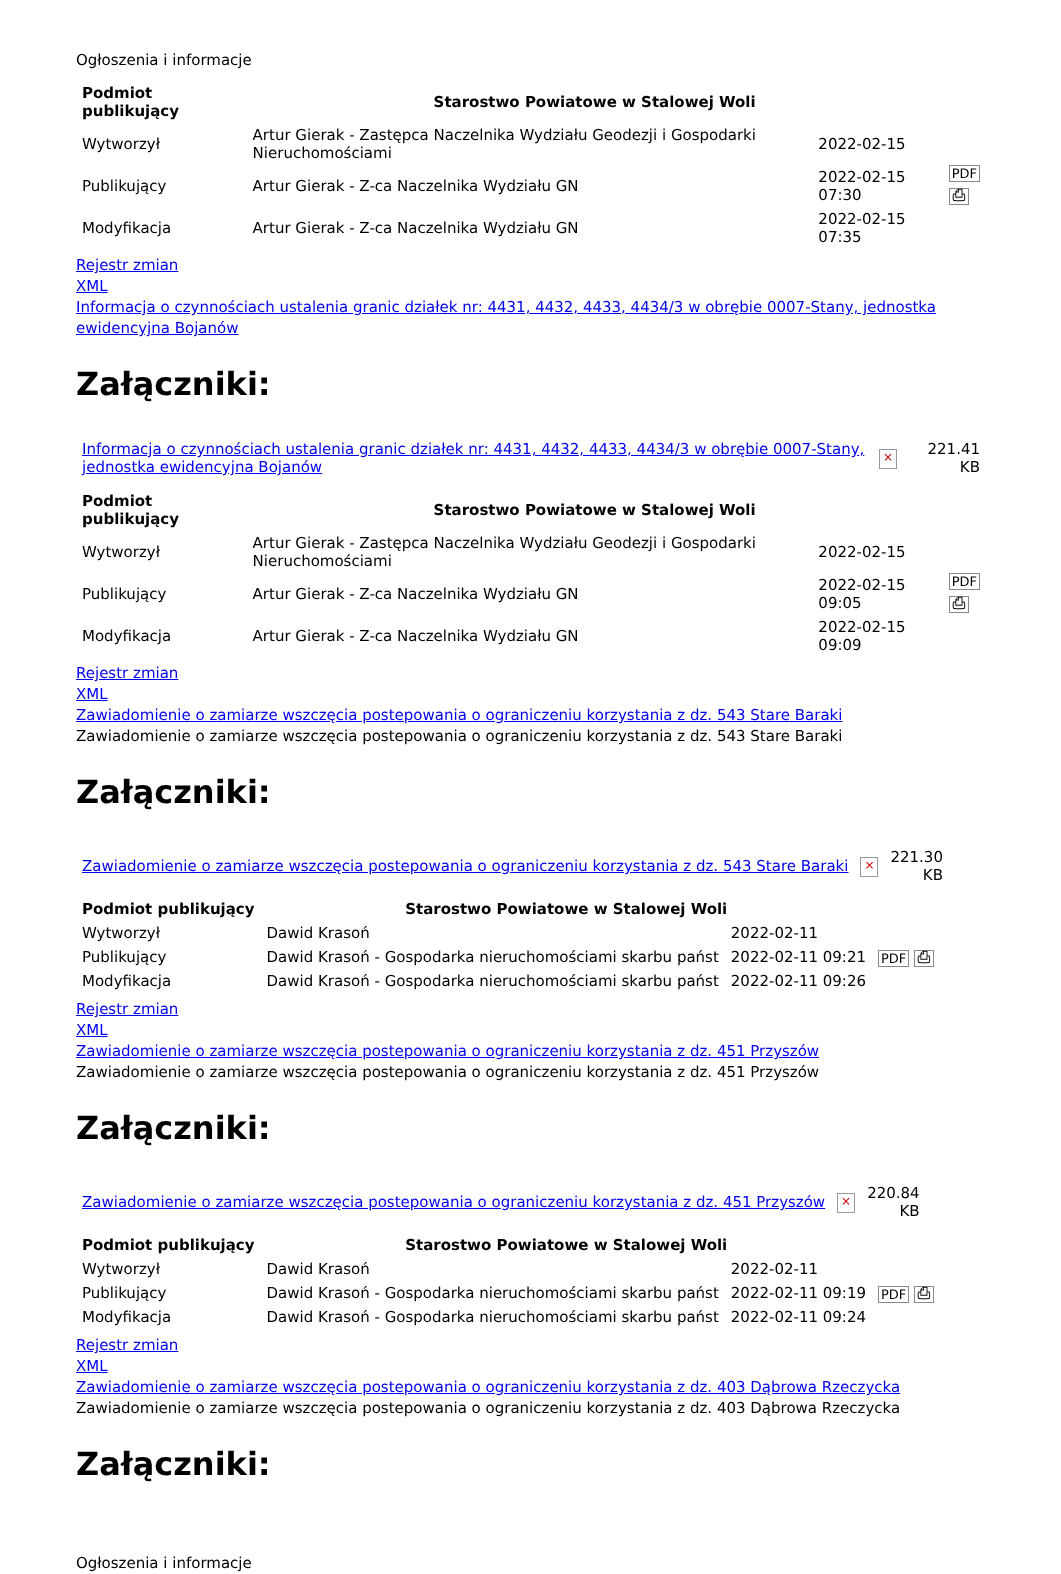Ogłoszenia i informacje
| Podmiot publikujący | Starostwo Powiatowe w Stalowej Woli | | |
| Wytworzył | Artur Gierak - Zastępca Naczelnika Wydziału Geodezji i Gospodarki Nieruchomościami | 2022-02-15 | PDF ⎙ |
| Publikujący | Artur Gierak - Z-ca Naczelnika Wydziału GN | 2022-02-15 07:30 | |
| Modyfikacja | Artur Gierak - Z-ca Naczelnika Wydziału GN | 2022-02-15 07:35 | |
Rejestr zmian
XML
Informacja o czynnościach ustalenia granic działek nr: 4431, 4432, 4433, 4434/3 w obrębie 0007-Stany, jednostka ewidencyjna Bojanów
Załączniki:
| Informacja o czynnościach ustalenia granic działek nr: 4431, 4432, 4433, 4434/3 w obrębie 0007-Stany, jednostka ewidencyjna Bojanów | × | 221.41 KB |
| Podmiot publikujący | Starostwo Powiatowe w Stalowej Woli | | |
| Wytworzył | Artur Gierak - Zastępca Naczelnika Wydziału Geodezji i Gospodarki Nieruchomościami | 2022-02-15 | PDF ⎙ |
| Publikujący | Artur Gierak - Z-ca Naczelnika Wydziału GN | 2022-02-15 09:05 | |
| Modyfikacja | Artur Gierak - Z-ca Naczelnika Wydziału GN | 2022-02-15 09:09 | |
Rejestr zmian
XML
Zawiadomienie o zamiarze wszczęcia postepowania o ograniczeniu korzystania z dz. 543 Stare Baraki
Zawiadomienie o zamiarze wszczęcia postepowania o ograniczeniu korzystania z dz. 543 Stare Baraki
Załączniki:
| Zawiadomienie o zamiarze wszczęcia postepowania o ograniczeniu korzystania z dz. 543 Stare Baraki | × | 221.30 KB |
| Podmiot publikujący | Starostwo Powiatowe w Stalowej Woli | | |
| Wytworzył | Dawid Krasoń | 2022-02-11 | PDF ⎙ |
| Publikujący | Dawid Krasoń - Gospodarka nieruchomościami skarbu państ | 2022-02-11 09:21 | |
| Modyfikacja | Dawid Krasoń - Gospodarka nieruchomościami skarbu państ | 2022-02-11 09:26 | |
Rejestr zmian
XML
Zawiadomienie o zamiarze wszczęcia postepowania o ograniczeniu korzystania z dz. 451 Przyszów
Zawiadomienie o zamiarze wszczęcia postepowania o ograniczeniu korzystania z dz. 451 Przyszów
Załączniki:
| Zawiadomienie o zamiarze wszczęcia postepowania o ograniczeniu korzystania z dz. 451 Przyszów | × | 220.84 KB |
| Podmiot publikujący | Starostwo Powiatowe w Stalowej Woli | | |
| Wytworzył | Dawid Krasoń | 2022-02-11 | PDF ⎙ |
| Publikujący | Dawid Krasoń - Gospodarka nieruchomościami skarbu państ | 2022-02-11 09:19 | |
| Modyfikacja | Dawid Krasoń - Gospodarka nieruchomościami skarbu państ | 2022-02-11 09:24 | |
Rejestr zmian
XML
Zawiadomienie o zamiarze wszczęcia postepowania o ograniczeniu korzystania z dz. 403 Dąbrowa Rzeczycka
Zawiadomienie o zamiarze wszczęcia postepowania o ograniczeniu korzystania z dz. 403 Dąbrowa Rzeczycka
Załączniki:
Ogłoszenia i informacje